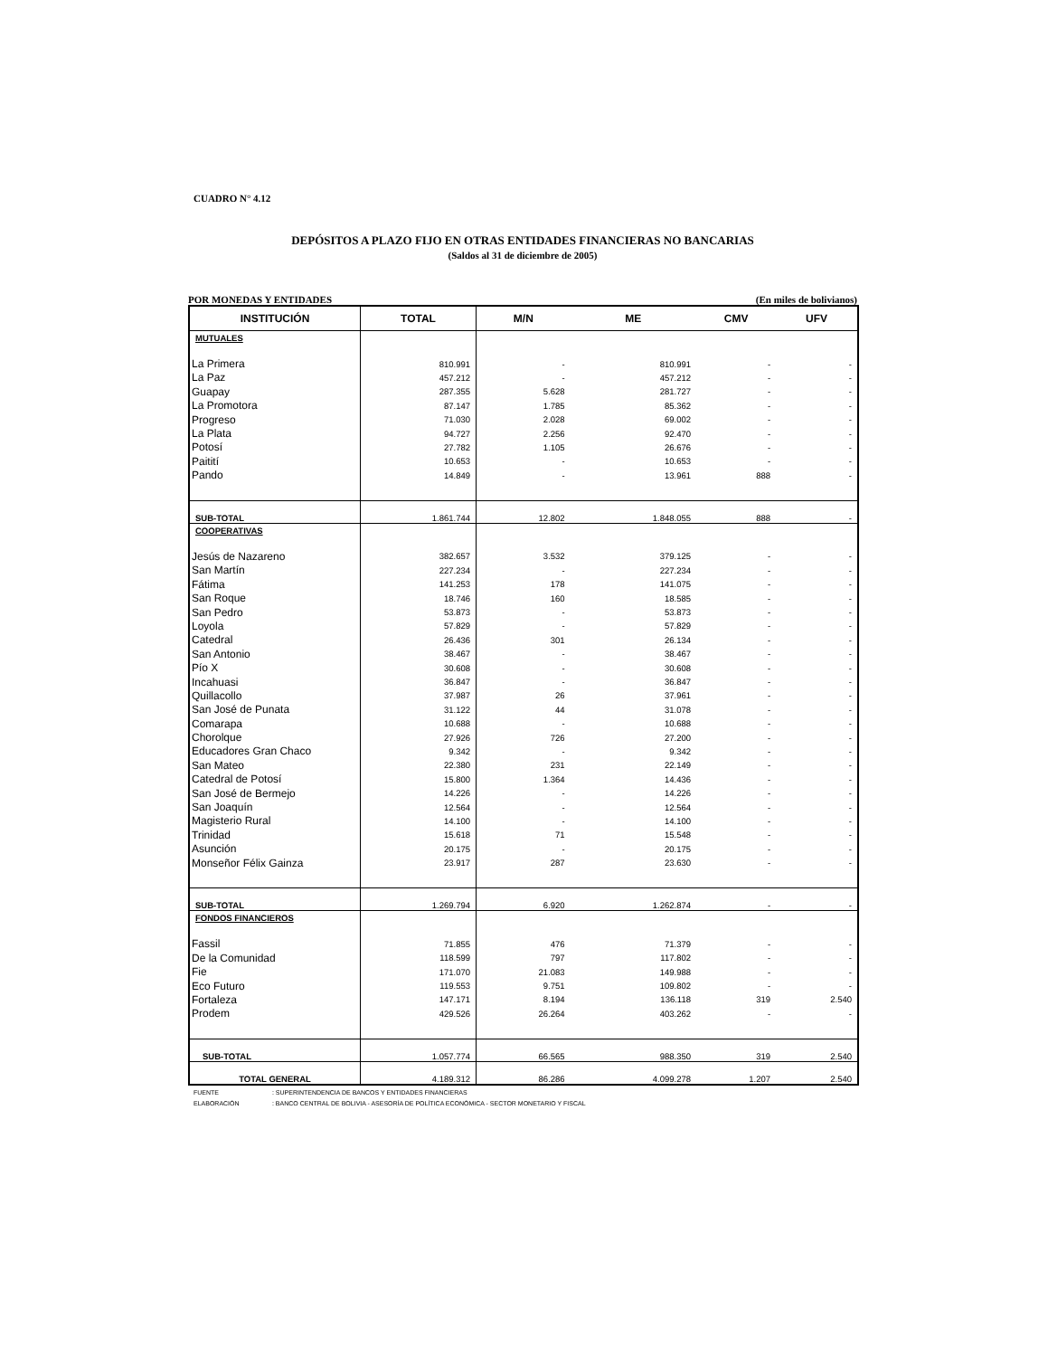CUADRO N° 4.12
DEPÓSITOS A PLAZO FIJO EN OTRAS ENTIDADES FINANCIERAS NO BANCARIAS
(Saldos al 31 de diciembre de 2005)
POR MONEDAS Y ENTIDADES (En miles de bolivianos)
| INSTITUCIÓN | TOTAL | M/N | ME | CMV | UFV |
| --- | --- | --- | --- | --- | --- |
| MUTUALES | | | | | |
| La Primera | 810.991 | - | 810.991 | - | - |
| La Paz | 457.212 | - | 457.212 | - | - |
| Guapay | 287.355 | 5.628 | 281.727 | - | - |
| La Promotora | 87.147 | 1.785 | 85.362 | - | - |
| Progreso | 71.030 | 2.028 | 69.002 | - | - |
| La Plata | 94.727 | 2.256 | 92.470 | - | - |
| Potosí | 27.782 | 1.105 | 26.676 | - | - |
| Paitití | 10.653 | - | 10.653 | - | - |
| Pando | 14.849 | - | 13.961 | 888 | - |
| SUB-TOTAL | 1.861.744 | 12.802 | 1.848.055 | 888 | - |
| COOPERATIVAS | | | | | |
| Jesús de Nazareno | 382.657 | 3.532 | 379.125 | - | - |
| San Martín | 227.234 | - | 227.234 | - | - |
| Fátima | 141.253 | 178 | 141.075 | - | - |
| San Roque | 18.746 | 160 | 18.585 | - | - |
| San Pedro | 53.873 | - | 53.873 | - | - |
| Loyola | 57.829 | - | 57.829 | - | - |
| Catedral | 26.436 | 301 | 26.134 | - | - |
| San Antonio | 38.467 | - | 38.467 | - | - |
| Pío X | 30.608 | - | 30.608 | - | - |
| Incahuasi | 36.847 | - | 36.847 | - | - |
| Quillacollo | 37.987 | 26 | 37.961 | - | - |
| San José de Punata | 31.122 | 44 | 31.078 | - | - |
| Comarapa | 10.688 | - | 10.688 | - | - |
| Chorolque | 27.926 | 726 | 27.200 | - | - |
| Educadores Gran Chaco | 9.342 | - | 9.342 | - | - |
| San Mateo | 22.380 | 231 | 22.149 | - | - |
| Catedral de Potosí | 15.800 | 1.364 | 14.436 | - | - |
| San José de Bermejo | 14.226 | - | 14.226 | - | - |
| San Joaquín | 12.564 | - | 12.564 | - | - |
| Magisterio Rural | 14.100 | - | 14.100 | - | - |
| Trinidad | 15.618 | 71 | 15.548 | - | - |
| Asunción | 20.175 | - | 20.175 | - | - |
| Monseñor Félix Gainza | 23.917 | 287 | 23.630 | - | - |
| SUB-TOTAL | 1.269.794 | 6.920 | 1.262.874 | - | - |
| FONDOS FINANCIEROS | | | | | |
| Fassil | 71.855 | 476 | 71.379 | - | - |
| De la Comunidad | 118.599 | 797 | 117.802 | - | - |
| Fie | 171.070 | 21.083 | 149.988 | - | - |
| Eco Futuro | 119.553 | 9.751 | 109.802 | - | - |
| Fortaleza | 147.171 | 8.194 | 136.118 | 319 | 2.540 |
| Prodem | 429.526 | 26.264 | 403.262 | - | - |
| SUB-TOTAL | 1.057.774 | 66.565 | 988.350 | 319 | 2.540 |
| TOTAL GENERAL | 4.189.312 | 86.286 | 4.099.278 | 1.207 | 2.540 |
FUENTE : SUPERINTENDENCIA DE BANCOS Y ENTIDADES FINANCIERAS
ELABORACIÓN : BANCO CENTRAL DE BOLIVIA - ASESORÍA DE POLÍTICA ECONÓMICA - SECTOR MONETARIO Y FISCAL